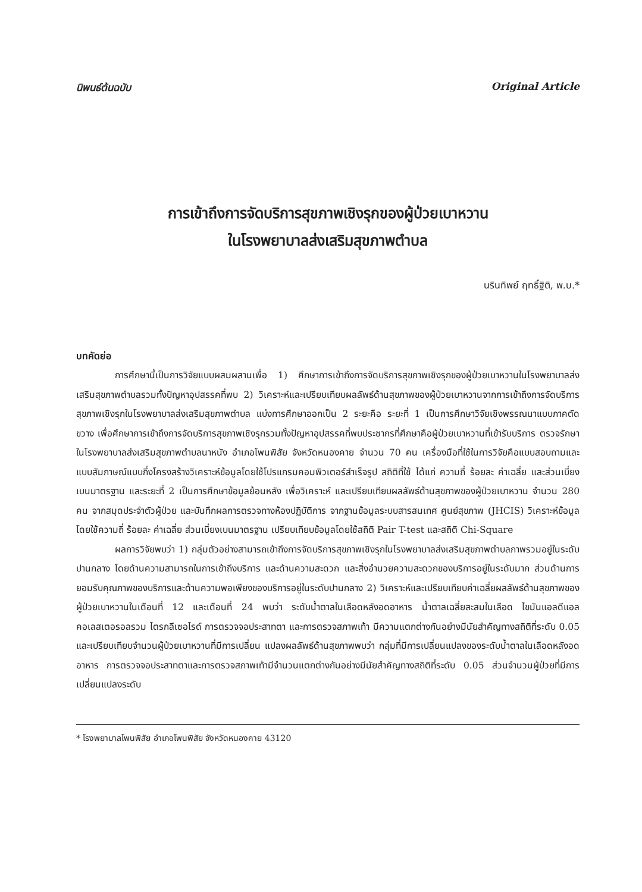นิพนธ์ต้นฉบับ Original Article
การเข้าถึงการจัดบริการสุขภาพเชิงรุกของผู้ป่วยเบาหวาน
ในโรงพยาบาลส่งเสริมสุขภาพตำบล
นรินทิพย์ ฤทธิ์ฐิติ, พ.บ.*
บทคัดย่อ
การศึกษานี้เป็นการวิจัยแบบผสมผสานเพื่อ 1) ศึกษาการเข้าถึงการจัดบริการสุขภาพเชิงรุกของผู้ป่วยเบาหวานในโรงพยาบาลส่งเสริมสุขภาพตำบลรวมทั้งปัญหาอุปสรรคที่พบ 2) วิเคราะห์และเปรียบเทียบผลลัพธ์ด้านสุขภาพของผู้ป่วยเบาหวานจากการเข้าถึงการจัดบริการสุขภาพเชิงรุกในโรงพยาบาลส่งเสริมสุขภาพตำบล แบ่งการศึกษาออกเป็น 2 ระยะคือ ระยะที่ 1 เป็นการศึกษาวิจัยเชิงพรรณนาแบบภาคตัดขวาง เพื่อศึกษาการเข้าถึงการจัดบริการสุขภาพเชิงรุกรวมทั้งปัญหาอุปสรรคที่พบประชากรที่ศึกษาคือผู้ป่วยเบาหวานที่เข้ารับบริการ ตรวจรักษาในโรงพยาบาลส่งเสริมสุขภาพตำบลนาหนัง อำเภอโพนพิสัย จังหวัดหนองคาย จำนวน 70 คน เครื่องมือที่ใช้ในการวิจัยคือแบบสอบถามและแบบสัมภาษณ์แบบกึ่งโครงสร้างวิเคราะห์ข้อมูลโดยใช้โปรแกรมคอมพิวเตอร์สำเร็จรูป สถิติที่ใช้ ได้แก่ ความถี่ ร้อยละ ค่าเฉลี่ย และส่วนเบี่ยงเบนมาตรฐาน และระยะที่ 2 เป็นการศึกษาข้อมูลย้อนหลัง เพื่อวิเคราะห์ และเปรียบเทียบผลลัพธ์ด้านสุขภาพของผู้ป่วยเบาหวาน จำนวน 280 คน จากสมุดประจำตัวผู้ป่วย และบันทึกผลการตรวจทางห้องปฏิบัติการ จากฐานข้อมูลระบบสารสนเทศ ศูนย์สุขภาพ (JHCIS) วิเคราะห์ข้อมูลโดยใช้ความถี่ ร้อยละ ค่าเฉลี่ย ส่วนเบี่ยงเบนมาตรฐาน เปรียบเทียบข้อมูลโดยใช้สถิติ Pair T-test และสถิติ Chi-Square
ผลการวิจัยพบว่า 1) กลุ่มตัวอย่างสามารถเข้าถึงการจัดบริการสุขภาพเชิงรุกในโรงพยาบาลส่งเสริมสุขภาพตำบลภาพรวมอยู่ในระดับปานกลาง โดยด้านความสามารถในการเข้าถึงบริการ และด้านความสะดวก และสิ่งอำนวยความสะดวกของบริการอยู่ในระดับมาก ส่วนด้านการยอมรับคุณภาพของบริการและด้านความพอเพียงของบริการอยู่ในระดับปานกลาง 2) วิเคราะห์และเปรียบเทียบค่าเฉลี่ยผลลัพธ์ด้านสุขภาพของผู้ป่วยเบาหวานในเดือนที่ 12 และเดือนที่ 24 พบว่า ระดับน้ำตาลในเลือดหลังอดอาหาร น้ำตาลเฉลี่ยสะสมในเลือด ไขมันแอลดีแอล คอเลสเตอรอลรวม ไตรกลีเซอไรด์ การตรวจจอประสาทตา และการตรวจสภาพเท้า มีความแตกต่างกันอย่างมีนัยสำคัญทางสถิติที่ระดับ 0.05 และเปรียบเทียบจำนวนผู้ป่วยเบาหวานที่มีการเปลี่ยน แปลงผลลัพธ์ด้านสุขภาพพบว่า กลุ่มที่มีการเปลี่ยนแปลงของระดับน้ำตาลในเลือดหลังอดอาหาร การตรวจจอประสาทตาและการตรวจสภาพเท้ามีจำนวนแตกต่างกันอย่างมีนัยสำคัญทางสถิติที่ระดับ 0.05 ส่วนจำนวนผู้ป่วยที่มีการเปลี่ยนแปลงระดับ
* โรงพยาบาลโพนพิสัย อำเภอโพนพิสัย จังหวัดหนองคาย 43120